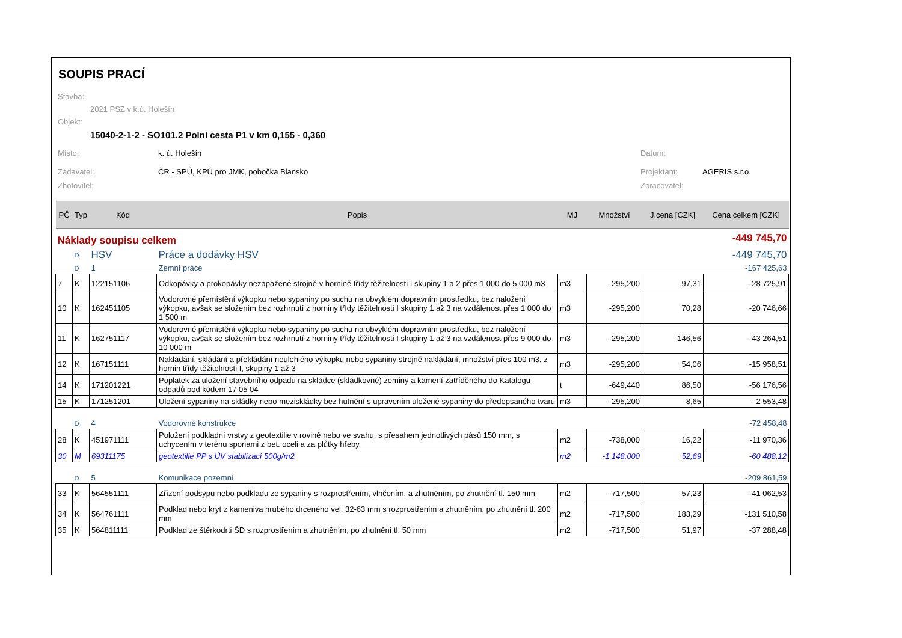SOUPIS PRACÍ
Stavba:
2021 PSZ v k.ú. Holešín
Objekt:
15040-2-1-2 - SO101.2 Polní cesta P1 v km 0,155 - 0,360
Místo: k. ú. Holešín Datum:
Zadavatel: ČR - SPÚ, KPÚ pro JMK, pobočka Blansko Projektant: AGERIS s.r.o.
Zhotovitel: Zpracovatel:
| PČ | Typ | Kód | Popis | MJ | Množství | J.cena [CZK] | Cena celkem [CZK] |
| --- | --- | --- | --- | --- | --- | --- | --- |
| Náklady soupisu celkem | | | | -449 745,70 | | | |
| | D | HSV | Práce a dodávky HSV | -449 745,70 | | | |
| | D | 1 | Zemní práce | -167 425,63 | | | |
| 7 | K | 122151106 | Odkopávky a prokopávky nezapažené strojně v hornině třídy těžitelnosti I skupiny 1 a 2 přes 1 000 do 5 000 m3 | m3 | -295,200 | 97,31 | -28 725,91 |
| 10 | K | 162451105 | Vodorovné přemístění výkopku nebo sypaniny po suchu na obvyklém dopravním prostředku, bez naložení výkopku, avšak se složením bez rozhrnutí z horniny třídy těžitelnosti I skupiny 1 až 3 na vzdálenost přes 1 000 do 1 500 m | m3 | -295,200 | 70,28 | -20 746,66 |
| 11 | K | 162751117 | Vodorovné přemístění výkopku nebo sypaniny po suchu na obvyklém dopravním prostředku, bez naložení výkopku, avšak se složením bez rozhrnutí z horniny třídy těžitelnosti I skupiny 1 až 3 na vzdálenost přes 9 000 do 10 000 m | m3 | -295,200 | 146,56 | -43 264,51 |
| 12 | K | 167151111 | Nakládání, skládání a překládání neulehlého výkopku nebo sypaniny strojně nakládání, množství přes 100 m3, z hornin třídy těžitelnosti I, skupiny 1 až 3 | m3 | -295,200 | 54,06 | -15 958,51 |
| 14 | K | 171201221 | Poplatek za uložení stavebního odpadu na skládce (skládkovné) zeminy a kamení zatříděného do Katalogu odpadů pod kódem 17 05 04 | t | -649,440 | 86,50 | -56 176,56 |
| 15 | K | 171251201 | Uložení sypaniny na skládky nebo meziskládky bez hutnění s upravením uložené sypaniny do předepsaného tvaru | m3 | -295,200 | 8,65 | -2 553,48 |
| | D | 4 | Vodorovné konstrukce | -72 458,48 | | | |
| 28 | K | 451971111 | Položení podkladní vrstvy z geotextilie v rovině nebo ve svahu, s přesahem jednotlivých pásů 150 mm, s uchycením v terénu sponami z bet. oceli a za plůtky hřeby | m2 | -738,000 | 16,22 | -11 970,36 |
| 30 | M | 69311175 | geotextilie PP s ÚV stabilizací 500g/m2 | m2 | -1 148,000 | 52,69 | -60 488,12 |
| | D | 5 | Komunikace pozemní | -209 861,59 | | | |
| 33 | K | 564551111 | Zřízení podsypu nebo podkladu ze sypaniny s rozprostřením, vlhčením, a zhutněním, po zhutnění tl. 150 mm | m2 | -717,500 | 57,23 | -41 062,53 |
| 34 | K | 564761111 | Podklad nebo kryt z kameniva hrubého drceného vel. 32-63 mm s rozprostřením a zhutněním, po zhutnění tl. 200 mm | m2 | -717,500 | 183,29 | -131 510,58 |
| 35 | K | 564811111 | Podklad ze štěrkodrti ŠD s rozprostřením a zhutněním, po zhutnění tl. 50 mm | m2 | -717,500 | 51,97 | -37 288,48 |